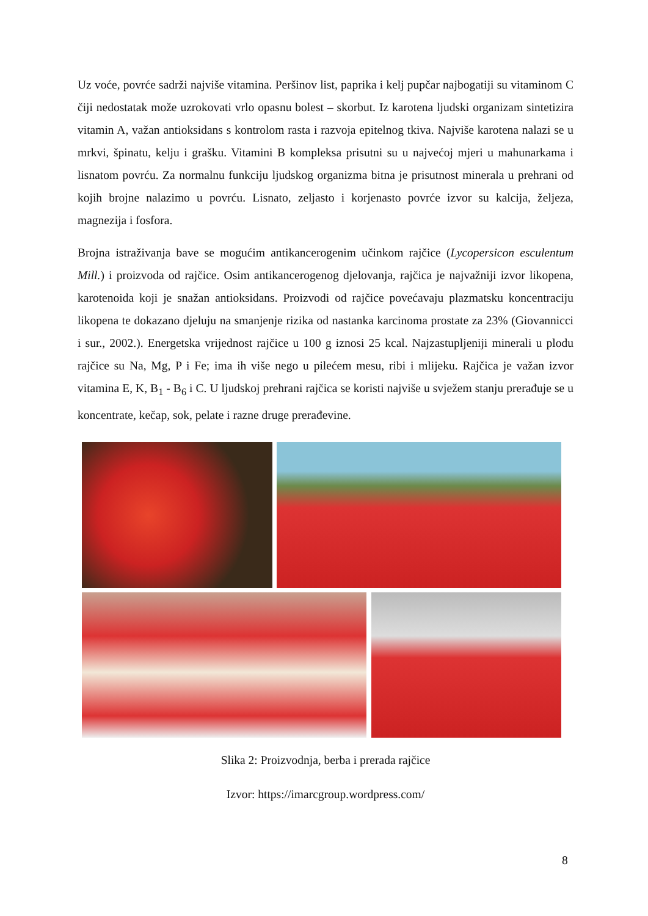Uz voće, povrće sadrži najviše vitamina. Peršinov list, paprika i kelj pupčar najbogatiji su vitaminom C čiji nedostatak može uzrokovati vrlo opasnu bolest – skorbut. Iz karotena ljudski organizam sintetizira vitamin A, važan antioksidans s kontrolom rasta i razvoja epitelnog tkiva. Najviše karotena nalazi se u mrkvi, špinatu, kelju i grašku. Vitamini B kompleksa prisutni su u najvećoj mjeri u mahunarkama i lisnatom povrću. Za normalnu funkciju ljudskog organizma bitna je prisutnost minerala u prehrani od kojih brojne nalazimo u povrću. Lisnato, zeljasto i korjenasto povrće izvor su kalcija, željeza, magnezija i fosfora.
Brojna istraživanja bave se mogućim antikancerogenim učinkom rajčice (Lycopersicon esculentum Mill.) i proizvoda od rajčice. Osim antikancerogenog djelovanja, rajčica je najvažniji izvor likopena, karotenoida koji je snažan antioksidans. Proizvodi od rajčice povećavaju plazmatsku koncentraciju likopena te dokazano djeluju na smanjenje rizika od nastanka karcinoma prostate za 23% (Giovannicci i sur., 2002.). Energetska vrijednost rajčice u 100 g iznosi 25 kcal. Najzastupljeniji minerali u plodu rajčice su Na, Mg, P i Fe; ima ih više nego u pilećem mesu, ribi i mlijeku. Rajčica je važan izvor vitamina E, K, B<sub>1</sub> - B<sub>6</sub> i C. U ljudskoj prehrani rajčica se koristi najviše u svježem stanju prerađuje se u koncentrate, kečap, sok, pelate i razne druge prerađevine.
Slika 2: Proizvodnja, berba i prerada rajčice
Izvor: https://imarcgroup.wordpress.com/
8